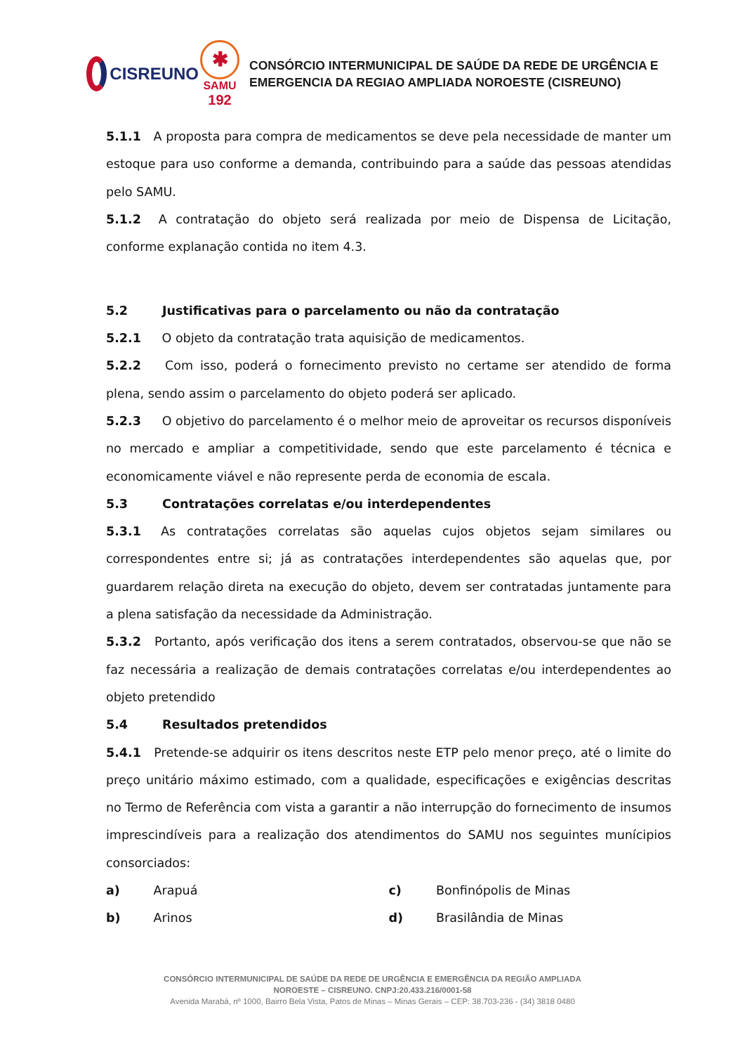CISREUNO
✱
SAMU
192
CONSÓRCIO INTERMUNICIPAL DE SAÚDE DA REDE DE URGÊNCIA E
EMERGENCIA DA REGIAO AMPLIADA NOROESTE (CISREUNO)
5.1.1 A proposta para compra de medicamentos se deve pela necessidade de manter um estoque para uso conforme a demanda, contribuindo para a saúde das pessoas atendidas pelo SAMU.
5.1.2 A contratação do objeto será realizada por meio de Dispensa de Licitação, conforme explanação contida no item 4.3.
5.2 Justificativas para o parcelamento ou não da contratação
5.2.1 O objeto da contratação trata aquisição de medicamentos.
5.2.2 Com isso, poderá o fornecimento previsto no certame ser atendido de forma plena, sendo assim o parcelamento do objeto poderá ser aplicado.
5.2.3 O objetivo do parcelamento é o melhor meio de aproveitar os recursos disponíveis no mercado e ampliar a competitividade, sendo que este parcelamento é técnica e economicamente viável e não represente perda de economia de escala.
5.3 Contratações correlatas e/ou interdependentes
5.3.1 As contratações correlatas são aquelas cujos objetos sejam similares ou correspondentes entre si; já as contratações interdependentes são aquelas que, por guardarem relação direta na execução do objeto, devem ser contratadas juntamente para a plena satisfação da necessidade da Administração.
5.3.2 Portanto, após verificação dos itens a serem contratados, observou-se que não se faz necessária a realização de demais contratações correlatas e/ou interdependentes ao objeto pretendido
5.4 Resultados pretendidos
5.4.1 Pretende-se adquirir os itens descritos neste ETP pelo menor preço, até o limite do preço unitário máximo estimado, com a qualidade, especificações e exigências descritas no Termo de Referência com vista a garantir a não interrupção do fornecimento de insumos imprescindíveis para a realização dos atendimentos do SAMU nos seguintes munícipios consorciados:
a) Arapuá c) Bonfinópolis de Minas
b) Arinos d) Brasilândia de Minas
CONSÓRCIO INTERMUNICIPAL DE SAÚDE DA REDE DE URGÊNCIA E EMERGÊNCIA DA REGIÃO AMPLIADA
NOROESTE – CISREUNO. CNPJ:20.433.216/0001-58
Avenida Marabá, nº 1000, Bairro Bela Vista, Patos de Minas – Minas Gerais – CEP: 38.703-236 - (34) 3818 0480